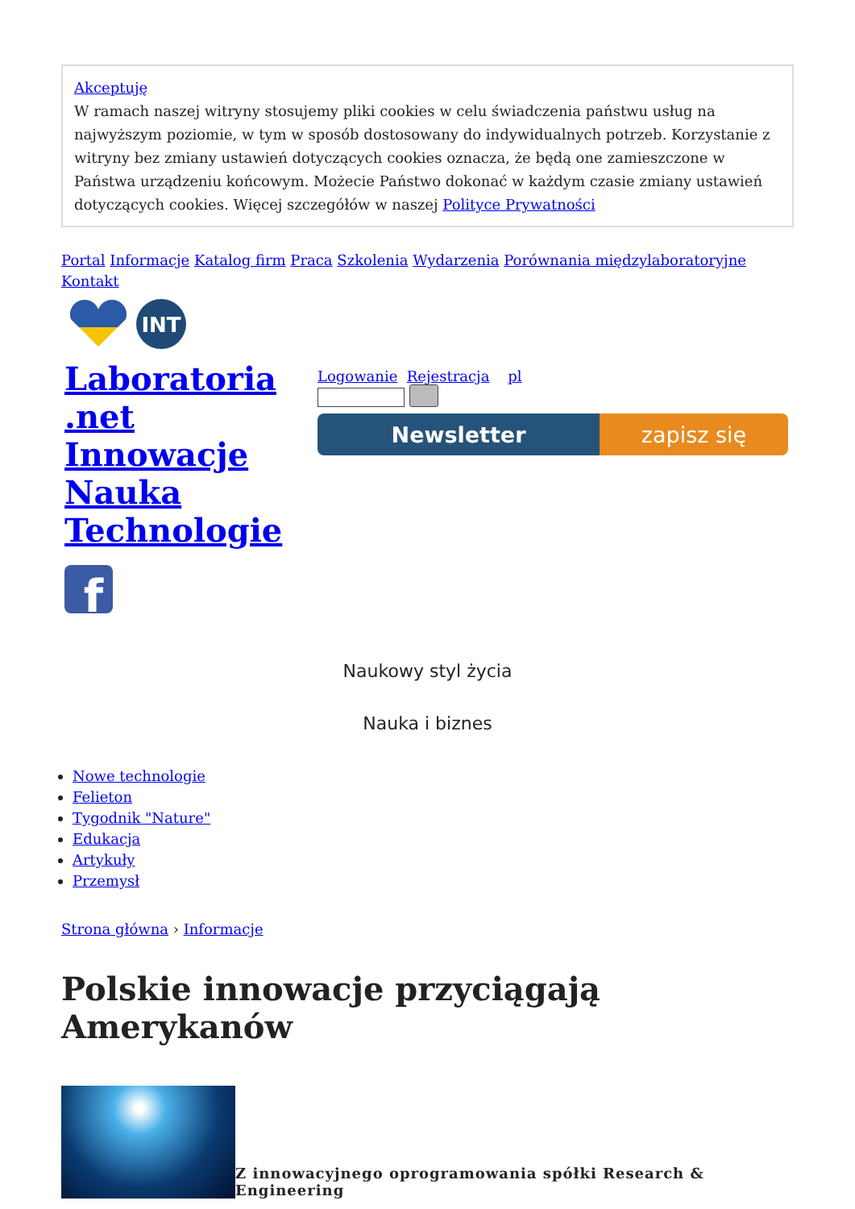Akceptuję
W ramach naszej witryny stosujemy pliki cookies w celu świadczenia państwu usług na najwyższym poziomie, w tym w sposób dostosowany do indywidualnych potrzeb. Korzystanie z witryny bez zmiany ustawień dotyczących cookies oznacza, że będą one zamieszczone w Państwa urządzeniu końcowym. Możecie Państwo dokonać w każdym czasie zmiany ustawień dotyczących cookies. Więcej szczegółów w naszej Polityce Prywatności
Portal Informacje Katalog firm Praca Szkolenia Wydarzenia Porównania międzylaboratoryjne Kontakt
INT
Laboratoria .net Innowacje Nauka Technologie
f
Logowanie Rejestracja pl
Newsletter zapisz się
Naukowy styl życia
Nauka i biznes
Nowe technologie
Felieton
Tygodnik "Nature"
Edukacja
Artykuły
Przemysł
Strona główna › Informacje
Polskie innowacje przyciągają Amerykanów
Z innowacyjnego oprogramowania spółki Research & Engineering